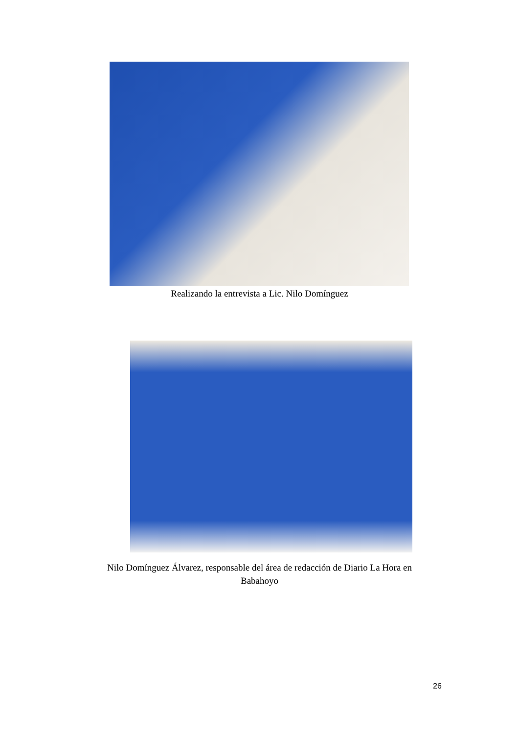Realizando la entrevista a Lic. Nilo Domínguez
Nilo Domínguez Álvarez, responsable del área de redacción de Diario La Hora en
Babahoyo
26